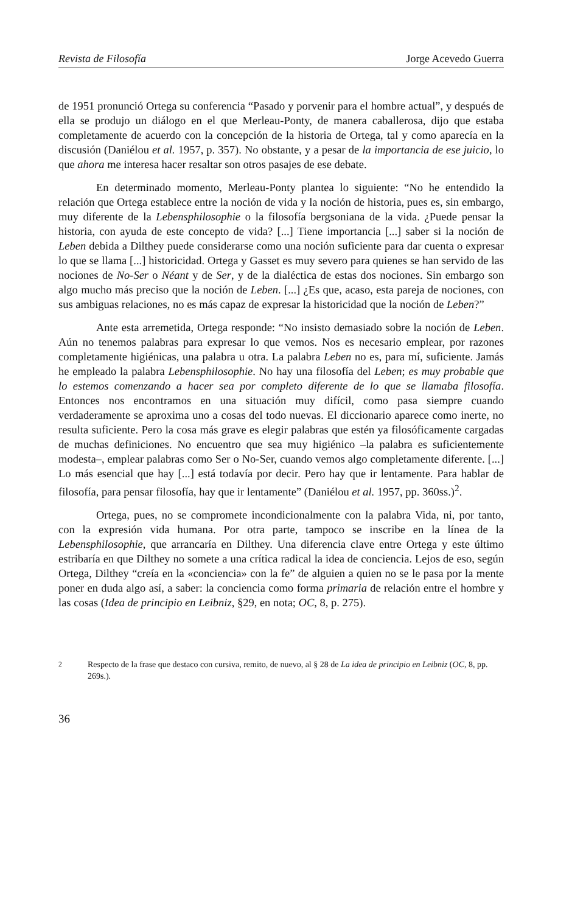Revista de Filosofía Jorge Acevedo Guerra
de 1951 pronunció Ortega su conferencia “Pasado y porvenir para el hombre actual”, y después de ella se produjo un diálogo en el que Merleau-Ponty, de manera caballerosa, dijo que estaba completamente de acuerdo con la concepción de la historia de Ortega, tal y como aparecía en la discusión (Daniélou et al. 1957, p. 357). No obstante, y a pesar de la importancia de ese juicio, lo que ahora me interesa hacer resaltar son otros pasajes de ese debate.
En determinado momento, Merleau-Ponty plantea lo siguiente: “No he entendido la relación que Ortega establece entre la noción de vida y la noción de historia, pues es, sin embargo, muy diferente de la Lebensphilosophie o la filosofía bergsoniana de la vida. ¿Puede pensar la historia, con ayuda de este concepto de vida? [...] Tiene importancia [...] saber si la noción de Leben debida a Dilthey puede considerarse como una noción suficiente para dar cuenta o expresar lo que se llama [...] historicidad. Ortega y Gasset es muy severo para quienes se han servido de las nociones de No-Ser o Néant y de Ser, y de la dialéctica de estas dos nociones. Sin embargo son algo mucho más preciso que la noción de Leben. [...] ¿Es que, acaso, esta pareja de nociones, con sus ambiguas relaciones, no es más capaz de expresar la historicidad que la noción de Leben?”
Ante esta arremetida, Ortega responde: “No insisto demasiado sobre la noción de Leben. Aún no tenemos palabras para expresar lo que vemos. Nos es necesario emplear, por razones completamente higiénicas, una palabra u otra. La palabra Leben no es, para mí, suficiente. Jamás he empleado la palabra Lebensphilosophie. No hay una filosofía del Leben; es muy probable que lo estemos comenzando a hacer sea por completo diferente de lo que se llamaba filosofía. Entonces nos encontramos en una situación muy difícil, como pasa siempre cuando verdaderamente se aproxima uno a cosas del todo nuevas. El diccionario aparece como inerte, no resulta suficiente. Pero la cosa más grave es elegir palabras que estén ya filosóficamente cargadas de muchas definiciones. No encuentro que sea muy higiénico –la palabra es suficientemente modesta–, emplear palabras como Ser o No-Ser, cuando vemos algo completamente diferente. [...] Lo más esencial que hay [...] está todavía por decir. Pero hay que ir lentamente. Para hablar de filosofía, para pensar filosofía, hay que ir lentamente” (Daniélou et al. 1957, pp. 360ss.)<sup>2</sup>.
Ortega, pues, no se compromete incondicionalmente con la palabra Vida, ni, por tanto, con la expresión vida humana. Por otra parte, tampoco se inscribe en la línea de la Lebensphilosophie, que arrancaría en Dilthey. Una diferencia clave entre Ortega y este último estribaría en que Dilthey no somete a una crítica radical la idea de conciencia. Lejos de eso, según Ortega, Dilthey “creía en la «conciencia» con la fe” de alguien a quien no se le pasa por la mente poner en duda algo así, a saber: la conciencia como forma primaria de relación entre el hombre y las cosas (Idea de principio en Leibniz, §29, en nota; OC, 8, p. 275).
<sup>2</sup> Respecto de la frase que destaco con cursiva, remito, de nuevo, al § 28 de La idea de principio en Leibniz (OC, 8, pp. 269s.).
36